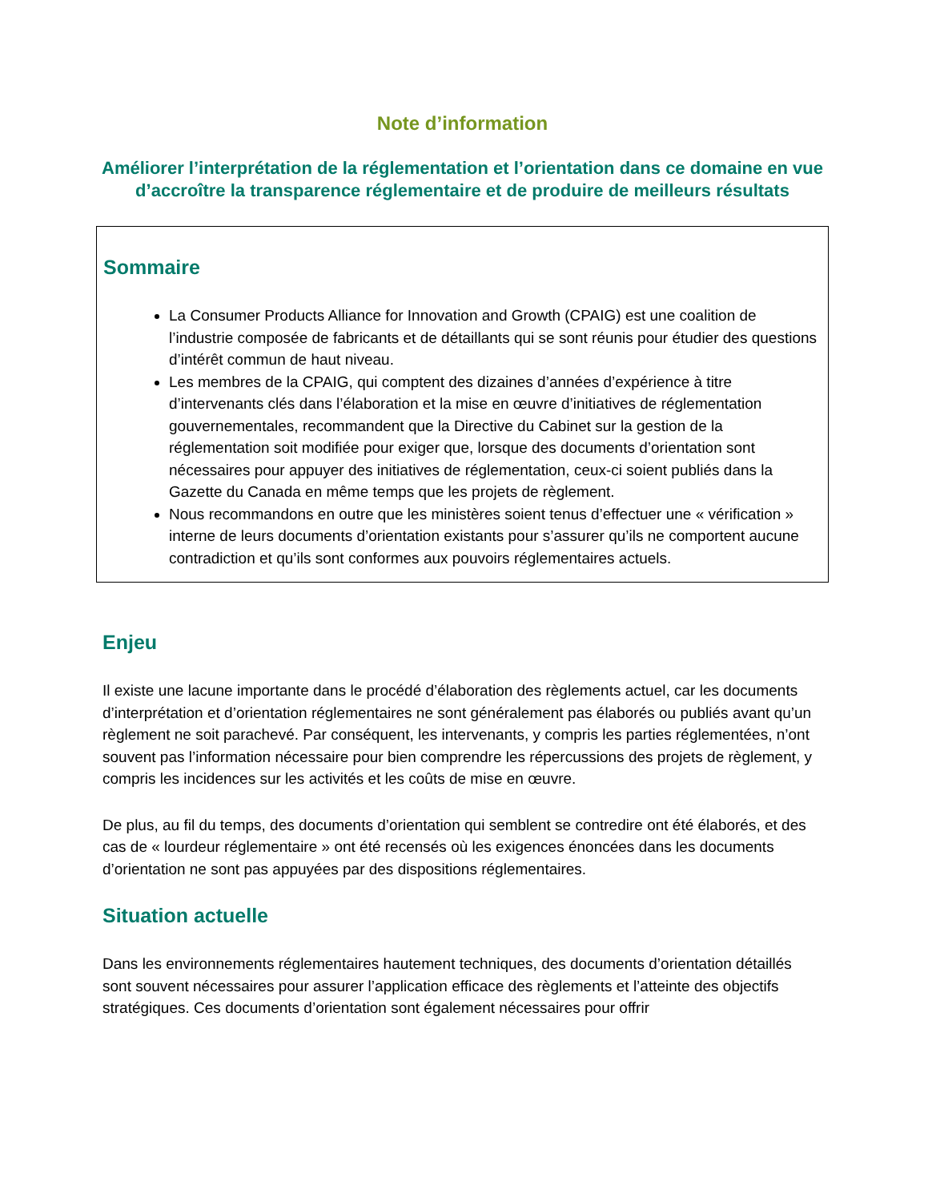Note d’information
Améliorer l’interprétation de la réglementation et l’orientation dans ce domaine en vue d’accroître la transparence réglementaire et de produire de meilleurs résultats
Sommaire
La Consumer Products Alliance for Innovation and Growth (CPAIG) est une coalition de l’industrie composée de fabricants et de détaillants qui se sont réunis pour étudier des questions d’intérêt commun de haut niveau.
Les membres de la CPAIG, qui comptent des dizaines d’années d’expérience à titre d’intervenants clés dans l’élaboration et la mise en œuvre d’initiatives de réglementation gouvernementales, recommandent que la Directive du Cabinet sur la gestion de la réglementation soit modifiée pour exiger que, lorsque des documents d’orientation sont nécessaires pour appuyer des initiatives de réglementation, ceux-ci soient publiés dans la Gazette du Canada en même temps que les projets de règlement.
Nous recommandons en outre que les ministères soient tenus d’effectuer une « vérification » interne de leurs documents d’orientation existants pour s’assurer qu’ils ne comportent aucune contradiction et qu’ils sont conformes aux pouvoirs réglementaires actuels.
Enjeu
Il existe une lacune importante dans le procédé d’élaboration des règlements actuel, car les documents d’interprétation et d’orientation réglementaires ne sont généralement pas élaborés ou publiés avant qu’un règlement ne soit parachevé. Par conséquent, les intervenants, y compris les parties réglementées, n’ont souvent pas l’information nécessaire pour bien comprendre les répercussions des projets de règlement, y compris les incidences sur les activités et les coûts de mise en œuvre.
De plus, au fil du temps, des documents d’orientation qui semblent se contredire ont été élaborés, et des cas de « lourdeur réglementaire » ont été recensés où les exigences énoncées dans les documents d’orientation ne sont pas appuyées par des dispositions réglementaires.
Situation actuelle
Dans les environnements réglementaires hautement techniques, des documents d’orientation détaillés sont souvent nécessaires pour assurer l’application efficace des règlements et l’atteinte des objectifs stratégiques. Ces documents d’orientation sont également nécessaires pour offrir